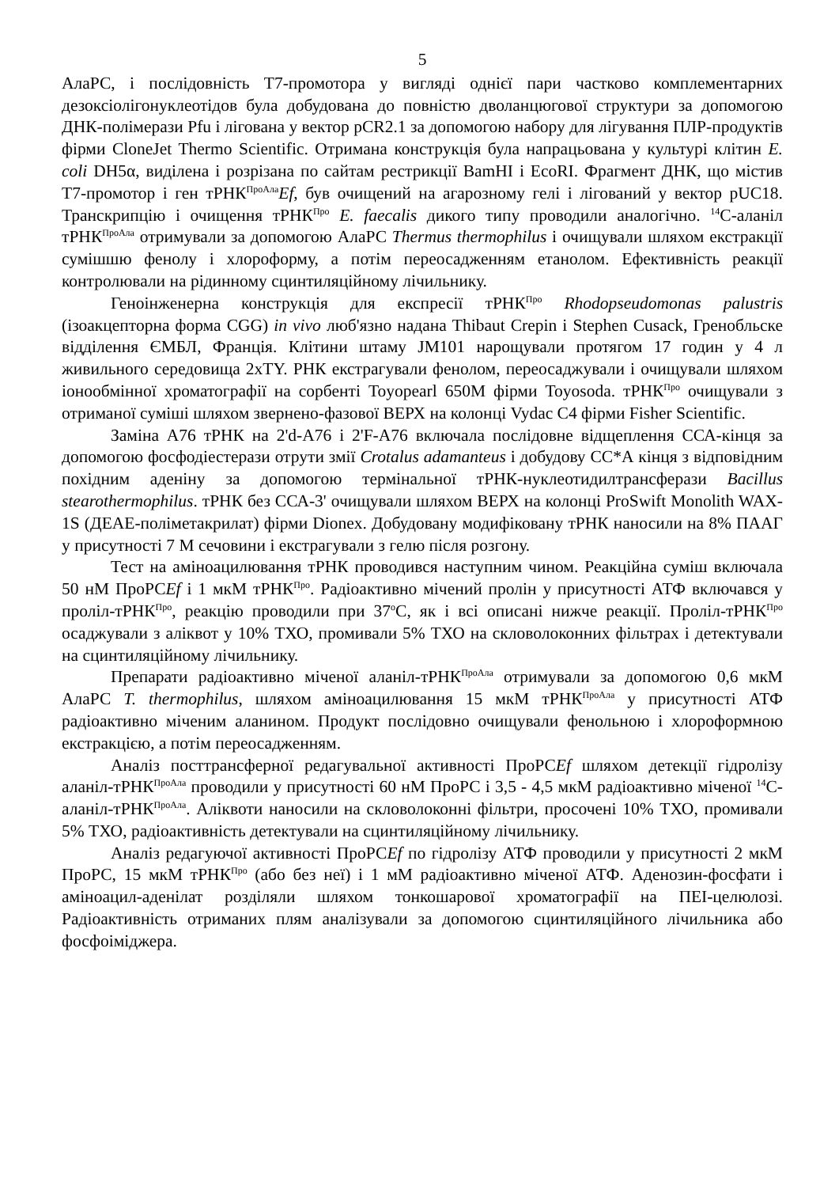5
АлаРС, і послідовність Т7-промотора у вигляді однієї пари частково комплементарних дезоксіолігонуклеотідов була добудована до повністю дволанцюгової структури за допомогою ДНК-полімерази Pfu і лігована у вектор pCR2.1 за допомогою набору для лігування ПЛР-продуктів фірми CloneJet Thermo Scientific. Отримана конструкція була напрацьована у культурі клітин E. coli DH5α, виділена і розрізана по сайтам рестрикції BamHI і EcoRI. Фрагмент ДНК, що містив Т7-промотор і ген тРНК<sup>ПроАла</sup>Ef, був очищений на агарозному гелі і лігований у вектор pUC18. Транскрипцію і очищення тРНК<sup>Про</sup> E. faecalis дикого типу проводили аналогічно. <sup>14</sup>С-аланіл тРНК<sup>ПроАла</sup> отримували за допомогою АлаРС Thermus thermophilus і очищували шляхом екстракції сумішшю фенолу і хлороформу, а потім переосадженням етанолом. Ефективність реакції контролювали на рідинному сцинтиляційному лічильнику.
Геноінженерна конструкція для експресії тРНК<sup>Про</sup> Rhodopseudomonas palustris (ізоакцепторна форма CGG) in vivo люб'язно надана Thibaut Crepin і Stephen Cusack, Гренобльске відділення ЄМБЛ, Франція. Клітини штаму JM101 нарощували протягом 17 годин у 4 л живильного середовища 2xTY. РНК екстрагували фенолом, переосаджували і очищували шляхом іонообмінної хроматографії на сорбенті Toyopearl 650M фірми Toyosoda. тРНК<sup>Про</sup> очищували з отриманої суміші шляхом звернено-фазової ВЕРХ на колонці Vydac C4 фірми Fisher Scientific.
Заміна А76 тРНК на 2'd-A76 і 2'F-A76 включала послідовне відщеплення ССА-кінця за допомогою фосфодіестерази отрути змії Crotalus adamanteus і добудову СС*А кінця з відповідним похідним аденіну за допомогою термінальної тРНК-нуклеотидилтрансферази Bacillus stearothermophilus. тРНК без ССА-3' очищували шляхом ВЕРХ на колонці ProSwift Monolith WAX-1S (ДЕАЕ-поліметакрилат) фірми Dionex. Добудовану модифіковану тРНК наносили на 8% ПААГ у присутності 7 М сечовини і екстрагували з гелю після розгону.
Тест на аміноацилювання тРНК проводився наступним чином. Реакційна суміш включала 50 нМ ПроРСEf і 1 мкМ тРНК<sup>Про</sup>. Радіоактивно мічений пролін у присутності АТФ включався у проліл-тРНК<sup>Про</sup>, реакцію проводили при 37<sup>о</sup>С, як і всі описані нижче реакції. Проліл-тРНК<sup>Про</sup> осаджували з аліквот у 10% ТХО, промивали 5% ТХО на скловолоконних фільтрах і детектували на сцинтиляційному лічильнику.
Препарати радіоактивно міченої аланіл-тРНК<sup>ПроАла</sup> отримували за допомогою 0,6 мкМ АлаРС T. thermophilus, шляхом аміноацилювання 15 мкМ тРНК<sup>ПроАла</sup> у присутності АТФ радіоактивно міченим аланином. Продукт послідовно очищували фенольною і хлороформною екстракцією, а потім переосадженням.
Аналіз посттрансферної редагувальної активності ПроРСEf шляхом детекції гідролізу аланіл-тРНК<sup>ПроАла</sup> проводили у присутності 60 нМ ПроРС і 3,5 - 4,5 мкМ радіоактивно міченої <sup>14</sup>С-аланіл-тРНК<sup>ПроАла</sup>. Аліквоти наносили на скловолоконні фільтри, просочені 10% ТХО, промивали 5% ТХО, радіоактивність детектували на сцинтиляційному лічильнику.
Аналіз редагуючої активності ПроРСEf по гідролізу АТФ проводили у присутності 2 мкМ ПроРС, 15 мкМ тРНК<sup>Про</sup> (або без неї) і 1 мМ радіоактивно міченої АТФ. Аденозин-фосфати і аміноацил-аденілат розділяли шляхом тонкошарової хроматографії на ПЕІ-целюлозі. Радіоактивність отриманих плям аналізували за допомогою сцинтиляційного лічильника або фосфоіміджера.